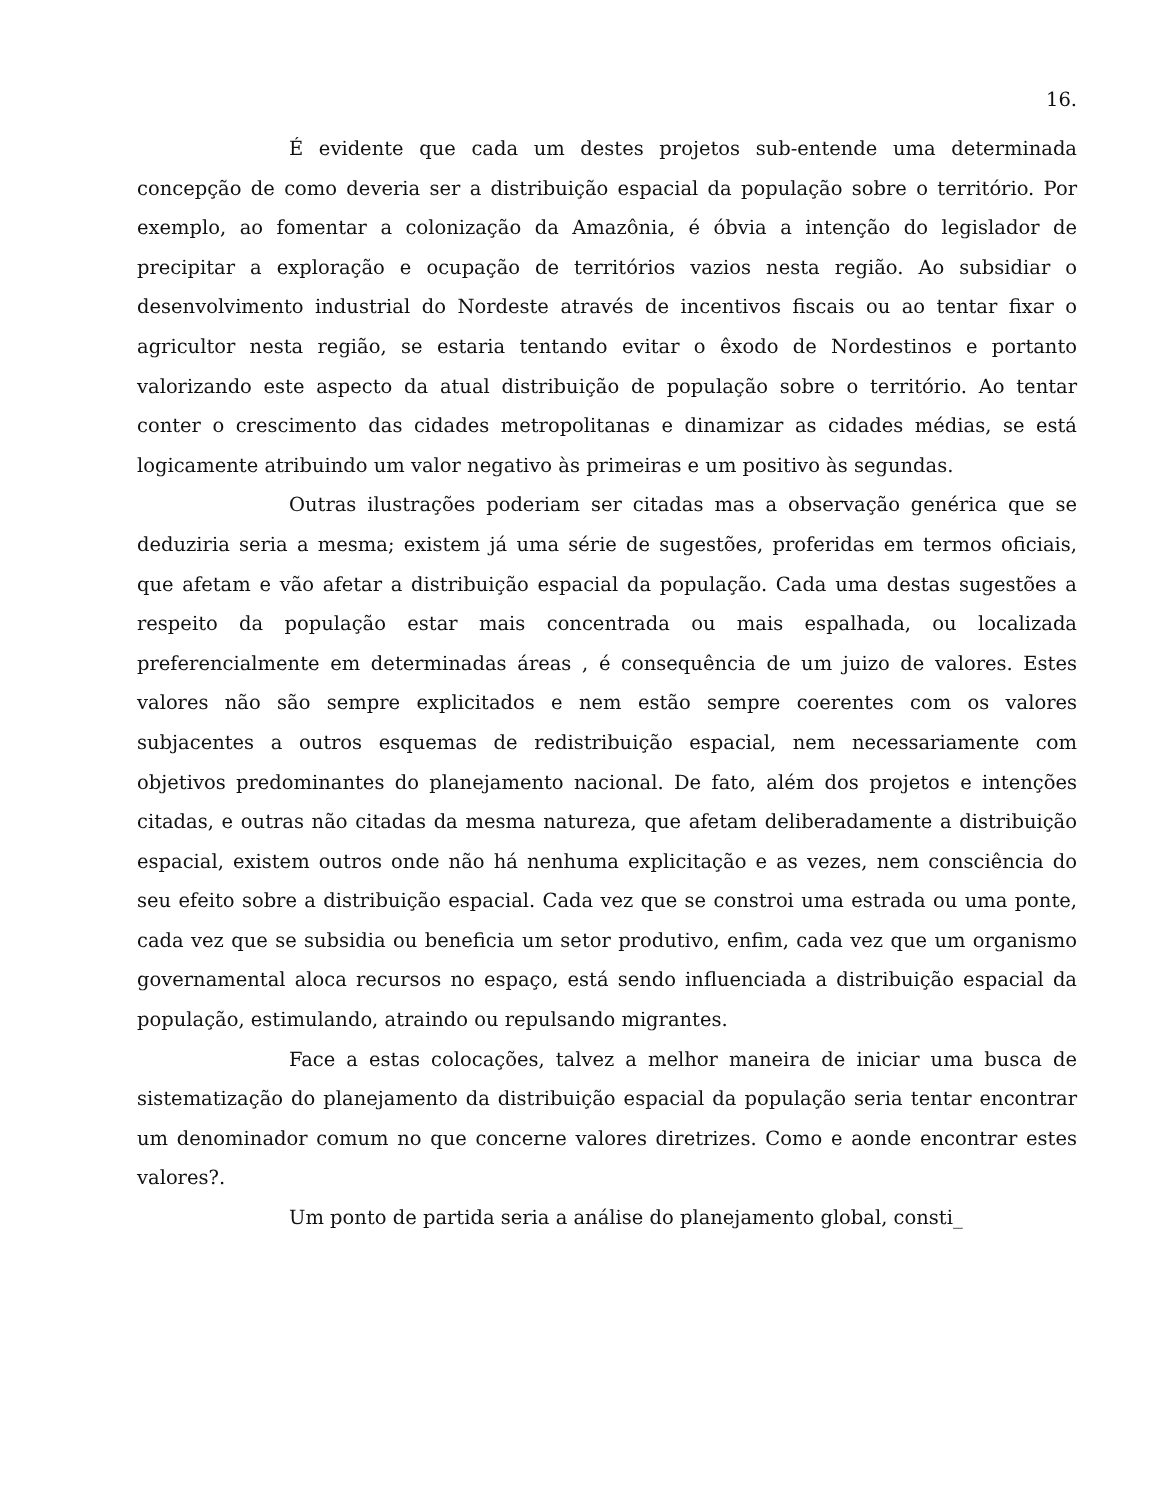16.
É evidente que cada um destes projetos sub-entende uma determinada concepção de como deveria ser a distribuição espacial da população sobre o território. Por exemplo, ao fomentar a colonização da Amazônia, é óbvia a intenção do legislador de precipitar a exploração e ocupação de territórios vazios nesta região. Ao subsidiar o desenvolvimento industrial do Nordeste através de incentivos fiscais ou ao tentar fixar o agricultor nesta região, se estaria tentando evitar o êxodo de Nordestinos e portanto valorizando este aspecto da atual distribuição de população sobre o território. Ao tentar conter o crescimento das cidades metropolitanas e dinamizar as cidades médias, se está logicamente atribuindo um valor negativo às primeiras e um positivo às segundas.
Outras ilustrações poderiam ser citadas mas a observação genérica que se deduziria seria a mesma; existem já uma série de sugestões, proferidas em termos oficiais, que afetam e vão afetar a distribuição espacial da população. Cada uma destas sugestões a respeito da população estar mais concentrada ou mais espalhada, ou localizada preferencialmente em determinadas áreas , é consequência de um juizo de valores. Estes valores não são sempre explicitados e nem estão sempre coerentes com os valores subjacentes a outros esquemas de redistribuição espacial, nem necessariamente com objetivos predominantes do planejamento nacional. De fato, além dos projetos e intenções citadas, e outras não citadas da mesma natureza, que afetam deliberadamente a distribuição espacial, existem outros onde não há nenhuma explicitação e as vezes, nem consciência do seu efeito sobre a distribuição espacial. Cada vez que se constroi uma estrada ou uma ponte, cada vez que se subsidia ou beneficia um setor produtivo, enfim, cada vez que um organismo governamental aloca recursos no espaço, está sendo influenciada a distribuição espacial da população, estimulando, atraindo ou repulsando migrantes.
Face a estas colocações, talvez a melhor maneira de iniciar uma busca de sistematização do planejamento da distribuição espacial da população seria tentar encontrar um denominador comum no que concerne valores diretrizes. Como e aonde encontrar estes valores?.
Um ponto de partida seria a análise do planejamento global, consti_